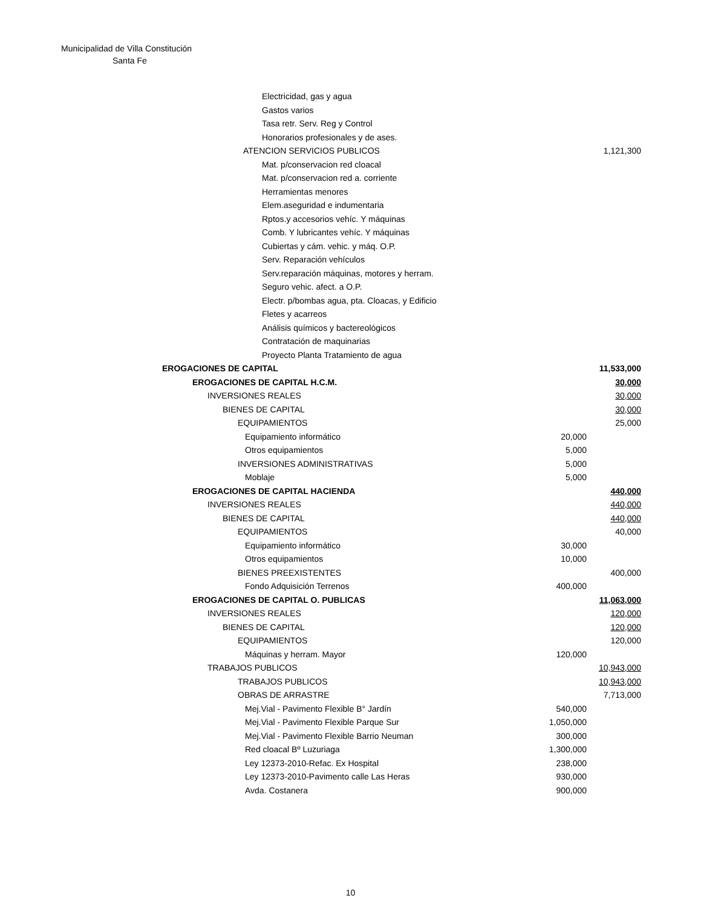Municipalidad de Villa Constitución
Santa Fe
| Electricidad, gas y agua | | |
| Gastos varios | | |
| Tasa retr. Serv. Reg y Control | | |
| Honorarios profesionales y de ases. | | |
| ATENCION SERVICIOS PUBLICOS | | 1,121,300 |
| Mat. p/conservacion red cloacal | | |
| Mat. p/conservacion red a. corriente | | |
| Herramientas menores | | |
| Elem.aseguridad e indumentaria | | |
| Rptos.y accesorios vehíc. Y máquinas | | |
| Comb. Y lubricantes vehíc. Y máquinas | | |
| Cubiertas y cám. vehic. y máq. O.P. | | |
| Serv. Reparación vehículos | | |
| Serv.reparación máquinas, motores y herram. | | |
| Seguro vehic. afect. a O.P. | | |
| Electr. p/bombas agua, pta. Cloacas, y Edificio | | |
| Fletes y acarreos | | |
| Análisis químicos y bactereológicos | | |
| Contratación de maquinarias | | |
| Proyecto Planta Tratamiento de agua | | |
| EROGACIONES DE CAPITAL | | 11,533,000 |
| EROGACIONES DE CAPITAL H.C.M. | | 30,000 |
| INVERSIONES REALES | | 30,000 |
| BIENES DE CAPITAL | | 30,000 |
| EQUIPAMIENTOS | | 25,000 |
| Equipamiento informático | 20,000 | |
| Otros equipamientos | 5,000 | |
| INVERSIONES ADMINISTRATIVAS | 5,000 | |
| Moblaje | 5,000 | |
| EROGACIONES DE CAPITAL HACIENDA | | 440,000 |
| INVERSIONES REALES | | 440,000 |
| BIENES DE CAPITAL | | 440,000 |
| EQUIPAMIENTOS | | 40,000 |
| Equipamiento informático | 30,000 | |
| Otros equipamientos | 10,000 | |
| BIENES PREEXISTENTES | | 400,000 |
| Fondo Adquisición Terrenos | 400,000 | |
| EROGACIONES DE CAPITAL O. PUBLICAS | | 11,063,000 |
| INVERSIONES REALES | | 120,000 |
| BIENES DE CAPITAL | | 120,000 |
| EQUIPAMIENTOS | | 120,000 |
| Máquinas y herram. Mayor | 120,000 | |
| TRABAJOS PUBLICOS | | 10,943,000 |
| TRABAJOS PUBLICOS | | 10,943,000 |
| OBRAS DE ARRASTRE | | 7,713,000 |
| Mej.Vial - Pavimento Flexible B° Jardín | 540,000 | |
| Mej.Vial - Pavimento Flexible Parque Sur | 1,050,000 | |
| Mej.Vial - Pavimento Flexible Barrio Neuman | 300,000 | |
| Red cloacal Bº Luzuriaga | 1,300,000 | |
| Ley 12373-2010-Refac. Ex Hospital | 238,000 | |
| Ley 12373-2010-Pavimento calle Las Heras | 930,000 | |
| Avda. Costanera | 900,000 | |
10